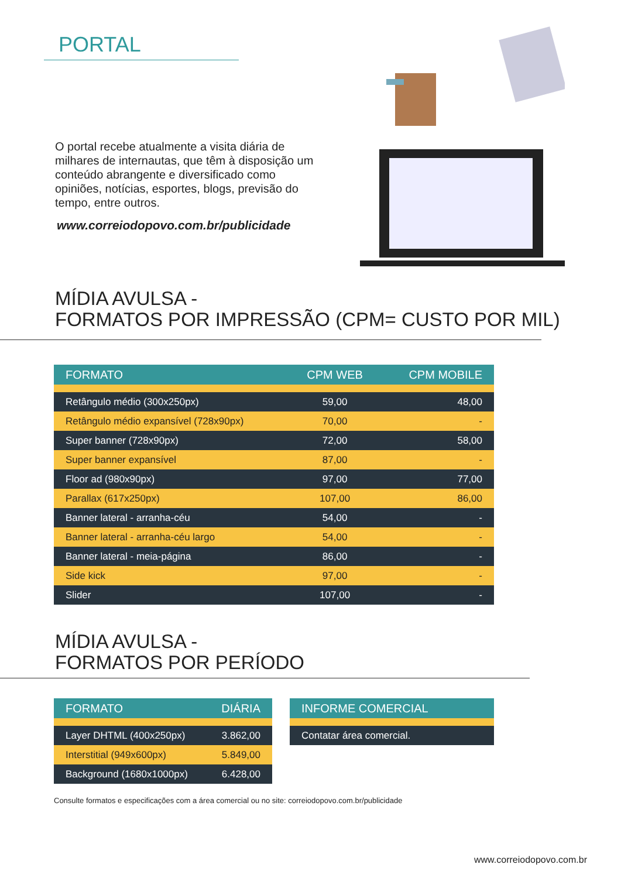PORTAL
O portal recebe atualmente a visita diária de milhares de internautas, que têm à disposição um conteúdo abrangente e diversificado como opiniões, notícias, esportes, blogs, previsão do tempo, entre outros.
www.correiodopovo.com.br/publicidade
MÍDIA AVULSA -
FORMATOS POR IMPRESSÃO (CPM= CUSTO POR MIL)
| FORMATO | CPM WEB | CPM MOBILE |
| --- | --- | --- |
| Retângulo médio (300x250px) | 59,00 | 48,00 |
| Retângulo médio expansível (728x90px) | 70,00 | - |
| Super banner (728x90px) | 72,00 | 58,00 |
| Super banner expansível | 87,00 | - |
| Floor ad (980x90px) | 97,00 | 77,00 |
| Parallax (617x250px) | 107,00 | 86,00 |
| Banner lateral - arranha-céu | 54,00 | - |
| Banner lateral - arranha-céu largo | 54,00 | - |
| Banner lateral - meia-página | 86,00 | - |
| Side kick | 97,00 | - |
| Slider | 107,00 | - |
MÍDIA AVULSA -
FORMATOS POR PERÍODO
| FORMATO | DIÁRIA |
| --- | --- |
| Layer DHTML (400x250px) | 3.862,00 |
| Interstitial (949x600px) | 5.849,00 |
| Background (1680x1000px) | 6.428,00 |
| INFORME COMERCIAL |
| --- |
| Contatar área comercial. |
Consulte formatos e especificações com a área comercial ou no site: correiodopovo.com.br/publicidade
www.correiodopovo.com.br